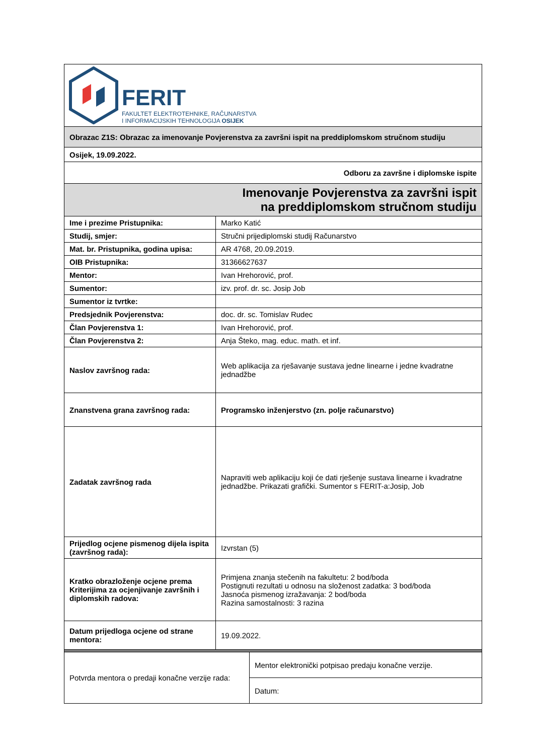| FERIT FAKULTET ELEKTROTEHNIKE, RAČUNARSTVA I INFORMACIJSKIH TEHNOLOGIJA OSIJEK | | |
| Obrazac Z1S: Obrazac za imenovanje Povjerenstva za završni ispit na preddiplomskom stručnom studiju | | |
| Osijek, 19.09.2022. | | |
| Odboru za završne i diplomske ispite | | |
| Imenovanje Povjerenstva za završni ispit na preddiplomskom stručnom studiju | | |
| Ime i prezime Pristupnika: | Marko Katić | |
| Studij, smjer: | Stručni prijediplomski studij Računarstvo | |
| Mat. br. Pristupnika, godina upisa: | AR 4768, 20.09.2019. | |
| OIB Pristupnika: | 31366627637 | |
| Mentor: | Ivan Hrehorović, prof. | |
| Sumentor: | izv. prof. dr. sc. Josip Job | |
| Sumentor iz tvrtke: | | |
| Predsjednik Povjerenstva: | doc. dr. sc. Tomislav Rudec | |
| Član Povjerenstva 1: | Ivan Hrehorović, prof. | |
| Član Povjerenstva 2: | Anja Šteko, mag. educ. math. et inf. | |
| Naslov završnog rada: | Web aplikacija za rješavanje sustava jedne linearne i jedne kvadratne jednadžbe | |
| Znanstvena grana završnog rada: | Programsko inženjerstvo (zn. polje računarstvo) | |
| Zadatak završnog rada | Napraviti web aplikaciju koji će dati rješenje sustava linearne i kvadratne jednadžbe. Prikazati grafički. Sumentor s FERIT-a:Josip, Job | |
| Prijedlog ocjene pismenog dijela ispita (završnog rada): | Izvrstan (5) | |
| Kratko obrazloženje ocjene prema Kriterijima za ocjenjivanje završnih i diplomskih radova: | Primjena znanja stečenih na fakultetu: 2 bod/boda Postignuti rezultati u odnosu na složenost zadatka: 3 bod/boda Jasnoća pismenog izražavanja: 2 bod/boda Razina samostalnosti: 3 razina | |
| Datum prijedloga ocjene od strane mentora: | 19.09.2022. | |
| Potvrda mentora o predaji konačne verzije rada: | | Mentor elektronički potpisao predaju konačne verzije. |
| | | Datum: |